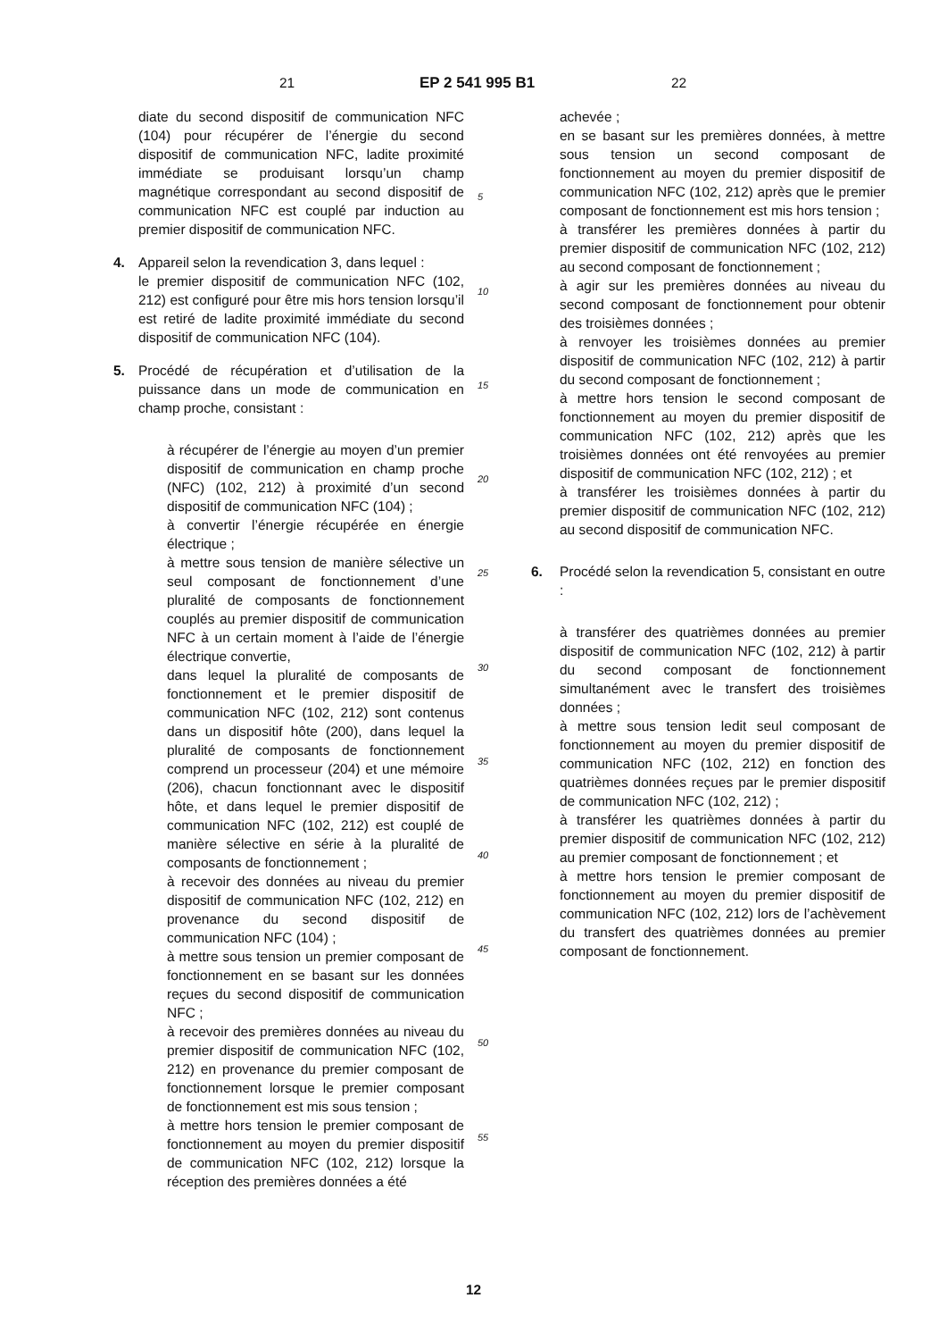21 EP 2 541 995 B1 22
diate du second dispositif de communication NFC (104) pour récupérer de l’énergie du second dispositif de communication NFC, ladite proximité immédiate se produisant lorsqu’un champ magnétique correspondant au second dispositif de communication NFC est couplé par induction au premier dispositif de communication NFC.
4. Appareil selon la revendication 3, dans lequel :
le premier dispositif de communication NFC (102, 212) est configuré pour être mis hors tension lorsqu’il est retiré de ladite proximité immédiate du second dispositif de communication NFC (104).
5. Procédé de récupération et d’utilisation de la puissance dans un mode de communication en champ proche, consistant :
à récupérer de l’énergie au moyen d’un premier dispositif de communication en champ proche (NFC) (102, 212) à proximité d’un second dispositif de communication NFC (104) ;
à convertir l’énergie récupérée en énergie électrique ;
à mettre sous tension de manière sélective un seul composant de fonctionnement d’une pluralité de composants de fonctionnement couplés au premier dispositif de communication NFC à un certain moment à l’aide de l’énergie électrique convertie,
dans lequel la pluralité de composants de fonctionnement et le premier dispositif de communication NFC (102, 212) sont contenus dans un dispositif hôte (200), dans lequel la pluralité de composants de fonctionnement comprend un processeur (204) et une mémoire (206), chacun fonctionnant avec le dispositif hôte, et dans lequel le premier dispositif de communication NFC (102, 212) est couplé de manière sélective en série à la pluralité de composants de fonctionnement ;
à recevoir des données au niveau du premier dispositif de communication NFC (102, 212) en provenance du second dispositif de communication NFC (104) ;
à mettre sous tension un premier composant de fonctionnement en se basant sur les données reçues du second dispositif de communication NFC ;
à recevoir des premières données au niveau du premier dispositif de communication NFC (102, 212) en provenance du premier composant de fonctionnement lorsque le premier composant de fonctionnement est mis sous tension ;
à mettre hors tension le premier composant de fonctionnement au moyen du premier dispositif de communication NFC (102, 212) lorsque la réception des premières données a été
5
10
15
20
25
30
35
40
45
50
55
achevée ;
en se basant sur les premières données, à mettre sous tension un second composant de fonctionnement au moyen du premier dispositif de communication NFC (102, 212) après que le premier composant de fonctionnement est mis hors tension ;
à transférer les premières données à partir du premier dispositif de communication NFC (102, 212) au second composant de fonctionnement ;
à agir sur les premières données au niveau du second composant de fonctionnement pour obtenir des troisièmes données ;
à renvoyer les troisièmes données au premier dispositif de communication NFC (102, 212) à partir du second composant de fonctionnement ;
à mettre hors tension le second composant de fonctionnement au moyen du premier dispositif de communication NFC (102, 212) après que les troisièmes données ont été renvoyées au premier dispositif de communication NFC (102, 212) ; et
à transférer les troisièmes données à partir du premier dispositif de communication NFC (102, 212) au second dispositif de communication NFC.
6. Procédé selon la revendication 5, consistant en outre :
à transférer des quatrièmes données au premier dispositif de communication NFC (102, 212) à partir du second composant de fonctionnement simultanément avec le transfert des troisièmes données ;
à mettre sous tension ledit seul composant de fonctionnement au moyen du premier dispositif de communication NFC (102, 212) en fonction des quatrièmes données reçues par le premier dispositif de communication NFC (102, 212) ;
à transférer les quatrièmes données à partir du premier dispositif de communication NFC (102, 212) au premier composant de fonctionnement ; et
à mettre hors tension le premier composant de fonctionnement au moyen du premier dispositif de communication NFC (102, 212) lors de l’achèvement du transfert des quatrièmes données au premier composant de fonctionnement.
12